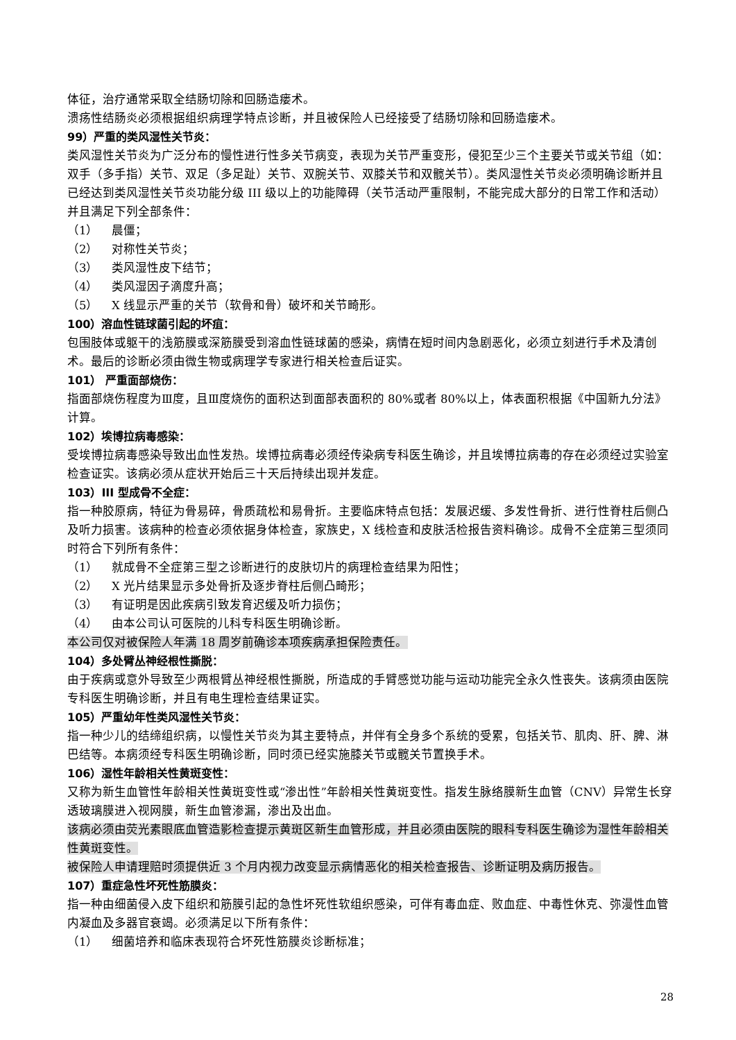体征，治疗通常采取全结肠切除和回肠造瘘术。
溃疡性结肠炎必须根据组织病理学特点诊断，并且被保险人已经接受了结肠切除和回肠造瘘术。
99）严重的类风湿性关节炎：
类风湿性关节炎为广泛分布的慢性进行性多关节病变，表现为关节严重变形，侵犯至少三个主要关节或关节组（如：双手（多手指）关节、双足（多足趾）关节、双腕关节、双膝关节和双髋关节）。类风湿性关节炎必须明确诊断并且已经达到类风湿性关节炎功能分级 III 级以上的功能障碍（关节活动严重限制，不能完成大部分的日常工作和活动）并且满足下列全部条件：
（1） 晨僵；
（2） 对称性关节炎；
（3） 类风湿性皮下结节；
（4） 类风湿因子滴度升高；
（5） X 线显示严重的关节（软骨和骨）破坏和关节畸形。
100）溶血性链球菌引起的坏疽：
包围肢体或躯干的浅筋膜或深筋膜受到溶血性链球菌的感染，病情在短时间内急剧恶化，必须立刻进行手术及清创术。最后的诊断必须由微生物或病理学专家进行相关检查后证实。
101） 严重面部烧伤：
指面部烧伤程度为Ⅲ度，且Ⅲ度烧伤的面积达到面部表面积的 80%或者 80%以上，体表面积根据《中国新九分法》计算。
102）埃博拉病毒感染：
受埃博拉病毒感染导致出血性发热。埃博拉病毒必须经传染病专科医生确诊，并且埃博拉病毒的存在必须经过实验室检查证实。该病必须从症状开始后三十天后持续出现并发症。
103）III 型成骨不全症：
指一种胶原病，特征为骨易碎，骨质疏松和易骨折。主要临床特点包括：发展迟缓、多发性骨折、进行性脊柱后侧凸及听力损害。该病种的检查必须依据身体检查，家族史，X 线检查和皮肤活检报告资料确诊。成骨不全症第三型须同时符合下列所有条件：
（1） 就成骨不全症第三型之诊断进行的皮肤切片的病理检查结果为阳性；
（2） X 光片结果显示多处骨折及逐步脊柱后侧凸畸形；
（3） 有证明是因此疾病引致发育迟缓及听力损伤；
（4） 由本公司认可医院的儿科专科医生明确诊断。
本公司仅对被保险人年满 18 周岁前确诊本项疾病承担保险责任。
104）多处臂丛神经根性撕脱：
由于疾病或意外导致至少两根臂丛神经根性撕脱，所造成的手臂感觉功能与运动功能完全永久性丧失。该病须由医院专科医生明确诊断，并且有电生理检查结果证实。
105）严重幼年性类风湿性关节炎：
指一种少儿的结缔组织病，以慢性关节炎为其主要特点，并伴有全身多个系统的受累，包括关节、肌肉、肝、脾、淋巴结等。本病须经专科医生明确诊断，同时须已经实施膝关节或髋关节置换手术。
106）湿性年龄相关性黄斑变性：
又称为新生血管性年龄相关性黄斑变性或“渗出性”年龄相关性黄斑变性。指发生脉络膜新生血管（CNV）异常生长穿透玻璃膜进入视网膜，新生血管渗漏，渗出及出血。
该病必须由荧光素眼底血管造影检查提示黄斑区新生血管形成，并且必须由医院的眼科专科医生确诊为湿性年龄相关性黄斑变性。
被保险人申请理赔时须提供近 3 个月内视力改变显示病情恶化的相关检查报告、诊断证明及病历报告。
107）重症急性坏死性筋膜炎：
指一种由细菌侵入皮下组织和筋膜引起的急性坏死性软组织感染，可伴有毒血症、败血症、中毒性休克、弥漫性血管内凝血及多器官衰竭。必须满足以下所有条件：
（1） 细菌培养和临床表现符合坏死性筋膜炎诊断标准；
28